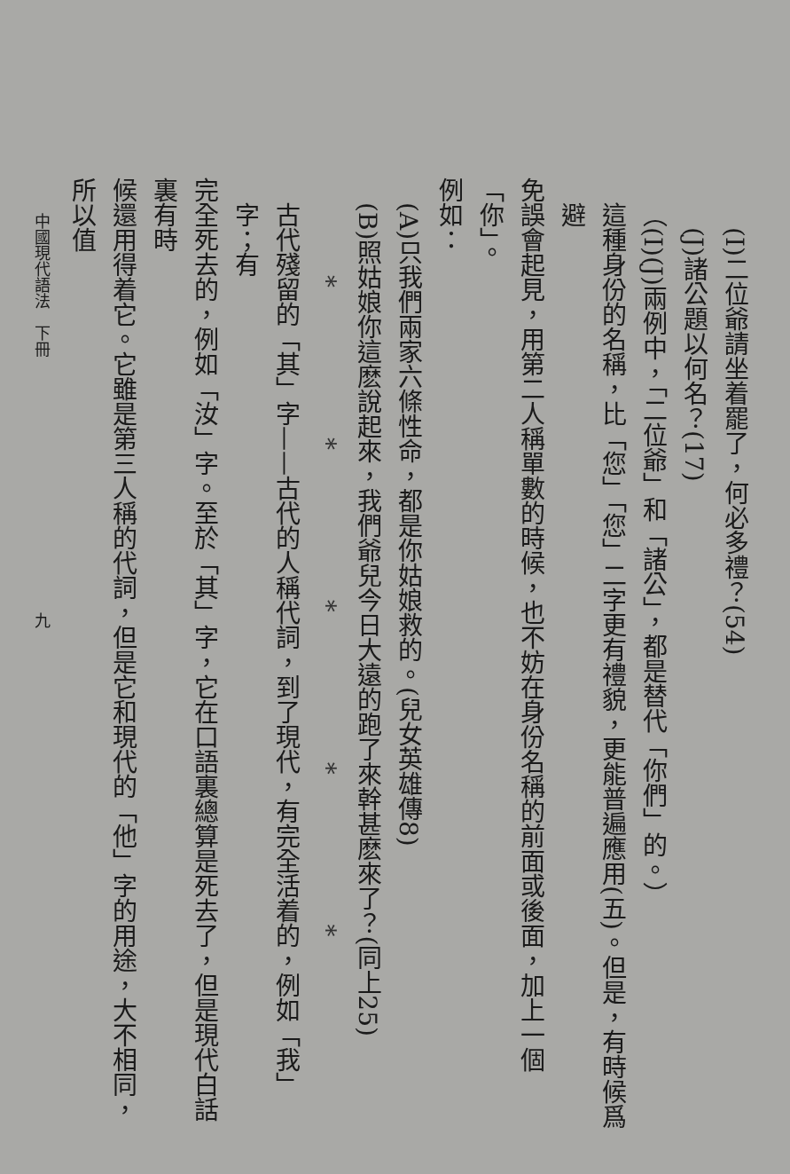(I)二位爺請坐着罷了，何必多禮？(54)
(J)諸公題以何名？(17)
（(I)(J)兩例中，「二位爺」和「諸公」，都是替代「你們」的。）
這種身份的名稱，比「您」「您」二字更有禮貌，更能普遍應用(五)。但是，有時候爲避
免誤會起見，用第二人稱單數的時候，也不妨在身份名稱的前面或後面，加上一個「你」。
例如：
(A)只我們兩家六條性命，都是你姑娘救的。(兒女英雄傳8)
(B)照姑娘你這麽說起來，我們爺兒今日大遠的跑了來幹甚麽來了？(同上25)
* * * * *
古代殘留的「其」字——古代的人稱代詞，到了現代，有完全活着的，例如「我」字；有
完全死去的，例如「汝」字。至於「其」字，它在口語裏總算是死去了，但是現代白話裏有時
候還用得着它。它雖是第三人稱的代詞，但是它和現代的「他」字的用途，大不相同，所以值
中國現代語法　下冊　　　　　　　　　　　　　　　　九